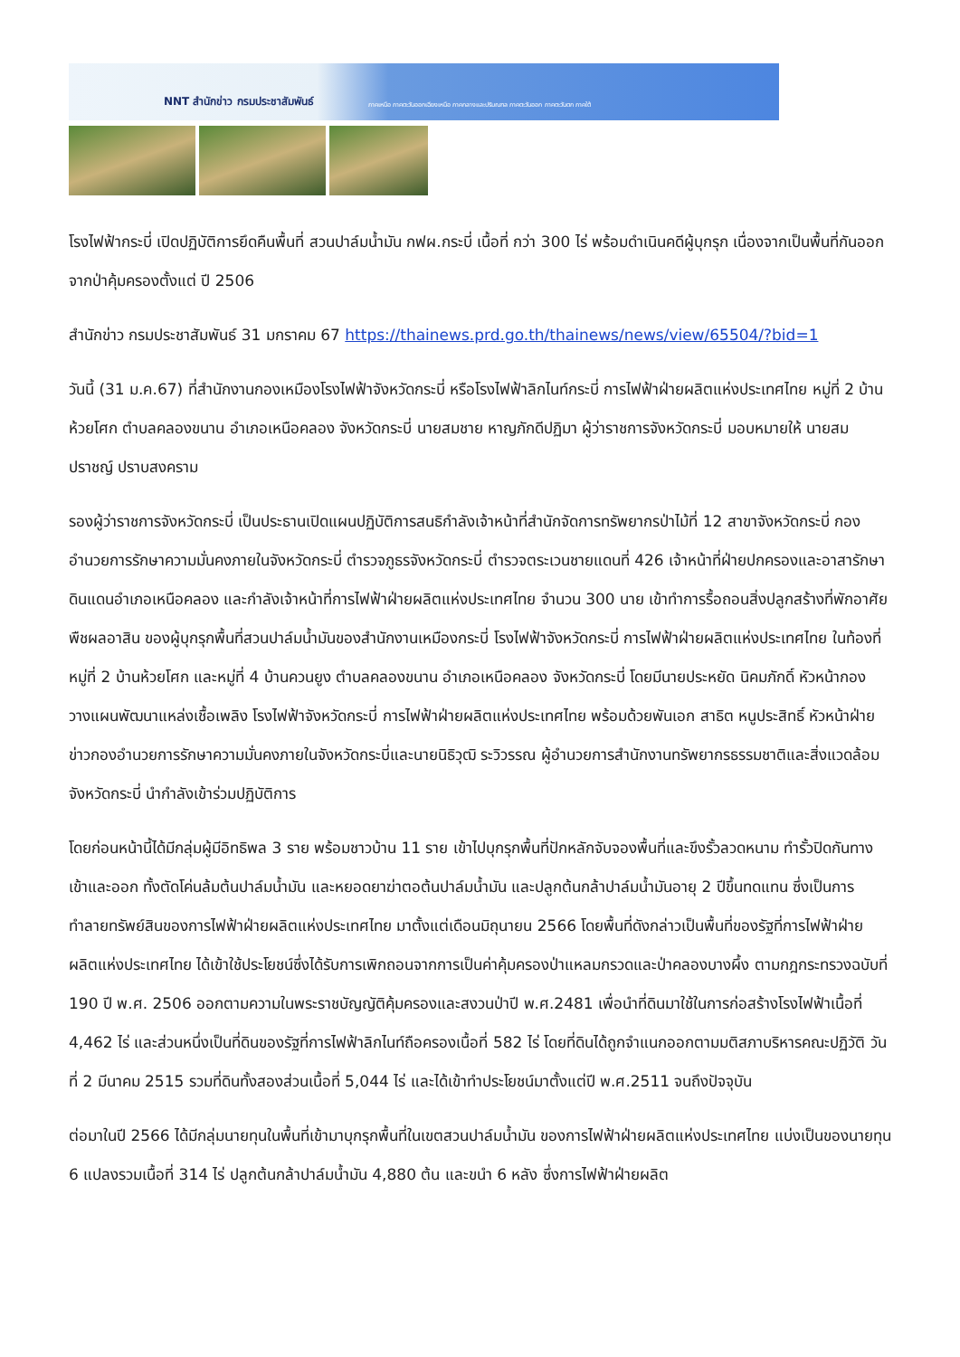NNT สำนักข่าว กรมประชาสัมพันธ์ ภาคเหนือ ภาคตะวันออกเฉียงเหนือ ภาคกลางและปริมณฑล ภาคตะวันออก ภาคตะวันตก ภาคใต้
โรงไฟฟ้ากระบี่ เปิดปฏิบัติการยึดคืนพื้นที่ สวนปาล์มน้ำมัน กฟผ.กระบี่ เนื้อที่ กว่า 300 ไร่ พร้อมดำเนินคดีผู้บุกรุก เนื่องจากเป็นพื้นที่กันออกจากป่าคุ้มครองตั้งแต่ ปี 2506
สำนักข่าว กรมประชาสัมพันธ์ 31 มกราคม 67 https://thainews.prd.go.th/thainews/news/view/65504/?bid=1
วันนี้ (31 ม.ค.67) ที่สำนักงานกองเหมืองโรงไฟฟ้าจังหวัดกระบี่ หรือโรงไฟฟ้าลิกไนท์กระบี่ การไฟฟ้าฝ่ายผลิตแห่งประเทศไทย หมู่ที่ 2 บ้านห้วยโศก ตำบลคลองขนาน อำเภอเหนือคลอง จังหวัดกระบี่ นายสมชาย หาญภักดีปฏิมา ผู้ว่าราชการจังหวัดกระบี่ มอบหมายให้ นายสมปราชญ์ ปราบสงคราม
รองผู้ว่าราชการจังหวัดกระบี่ เป็นประธานเปิดแผนปฏิบัติการสนธิกำลังเจ้าหน้าที่สำนักจัดการทรัพยากรป่าไม้ที่ 12 สาขาจังหวัดกระบี่ กองอำนวยการรักษาความมั่นคงภายในจังหวัดกระบี่ ตำรวจภูธรจังหวัดกระบี่ ตำรวจตระเวนชายแดนที่ 426 เจ้าหน้าที่ฝ่ายปกครองและอาสารักษาดินแดนอำเภอเหนือคลอง และกำลังเจ้าหน้าที่การไฟฟ้าฝ่ายผลิตแห่งประเทศไทย จำนวน 300 นาย เข้าทำการรื้อถอนสิ่งปลูกสร้างที่พักอาศัย พืชผลอาสิน ของผู้บุกรุกพื้นที่สวนปาล์มน้ำมันของสำนักงานเหมืองกระบี่ โรงไฟฟ้าจังหวัดกระบี่ การไฟฟ้าฝ่ายผลิตแห่งประเทศไทย ในท้องที่หมู่ที่ 2 บ้านห้วยโศก และหมู่ที่ 4 บ้านควนยูง ตำบลคลองขนาน อำเภอเหนือคลอง จังหวัดกระบี่ โดยมีนายประหยัด นิคมภักดิ์ หัวหน้ากองวางแผนพัฒนาแหล่งเชื้อเพลิง โรงไฟฟ้าจังหวัดกระบี่ การไฟฟ้าฝ่ายผลิตแห่งประเทศไทย พร้อมด้วยพันเอก สาธิต หนูประสิทธิ์ หัวหน้าฝ่ายข่าวกองอำนวยการรักษาความมั่นคงภายในจังหวัดกระบี่และนายนิธิวุฒิ ระวิวรรณ ผู้อำนวยการสำนักงานทรัพยากรธรรมชาติและสิ่งแวดล้อมจังหวัดกระบี่ นำกำลังเข้าร่วมปฏิบัติการ
โดยก่อนหน้านี้ได้มีกลุ่มผู้มีอิทธิพล 3 ราย พร้อมชาวบ้าน 11 ราย เข้าไปบุกรุกพื้นที่ปักหลักจับจองพื้นที่และขึงรั้วลวดหนาม ทำรั้วปิดกันทางเข้าและออก ทั้งตัดโค่นล้มต้นปาล์มน้ำมัน และหยอดยาฆ่าตอต้นปาล์มน้ำมัน และปลูกต้นกล้าปาล์มน้ำมันอายุ 2 ปีขึ้นทดแทน ซึ่งเป็นการทำลายทรัพย์สินของการไฟฟ้าฝ่ายผลิตแห่งประเทศไทย มาตั้งแต่เดือนมิถุนายน 2566 โดยพื้นที่ดังกล่าวเป็นพื้นที่ของรัฐที่การไฟฟ้าฝ่ายผลิตแห่งประเทศไทย ได้เข้าใช้ประโยชน์ซึ่งได้รับการเพิกถอนจากการเป็นค่าคุ้มครองป่าแหลมกรวดและป่าคลองบางผึ้ง ตามกฎกระทรวงฉบับที่ 190 ปี พ.ศ. 2506 ออกตามความในพระราชบัญญัติคุ้มครองและสงวนป่าปี พ.ศ.2481 เพื่อนำที่ดินมาใช้ในการก่อสร้างโรงไฟฟ้าเนื้อที่ 4,462 ไร่ และส่วนหนึ่งเป็นที่ดินของรัฐที่การไฟฟ้าลิกไนท์ถือครองเนื้อที่ 582 ไร่ โดยที่ดินได้ถูกจำแนกออกตามมติสภาบริหารคณะปฏิวัติ วันที่ 2 มีนาคม 2515 รวมที่ดินทั้งสองส่วนเนื้อที่ 5,044 ไร่ และได้เข้าทำประโยชน์มาตั้งแต่ปี พ.ศ.2511 จนถึงปัจจุบัน
ต่อมาในปี 2566 ได้มีกลุ่มนายทุนในพื้นที่เข้ามาบุกรุกพื้นที่ในเขตสวนปาล์มน้ำมัน ของการไฟฟ้าฝ่ายผลิตแห่งประเทศไทย แบ่งเป็นของนายทุน 6 แปลงรวมเนื้อที่ 314 ไร่ ปลูกต้นกล้าปาล์มน้ำมัน 4,880 ต้น และขนำ 6 หลัง ซึ่งการไฟฟ้าฝ่ายผลิต